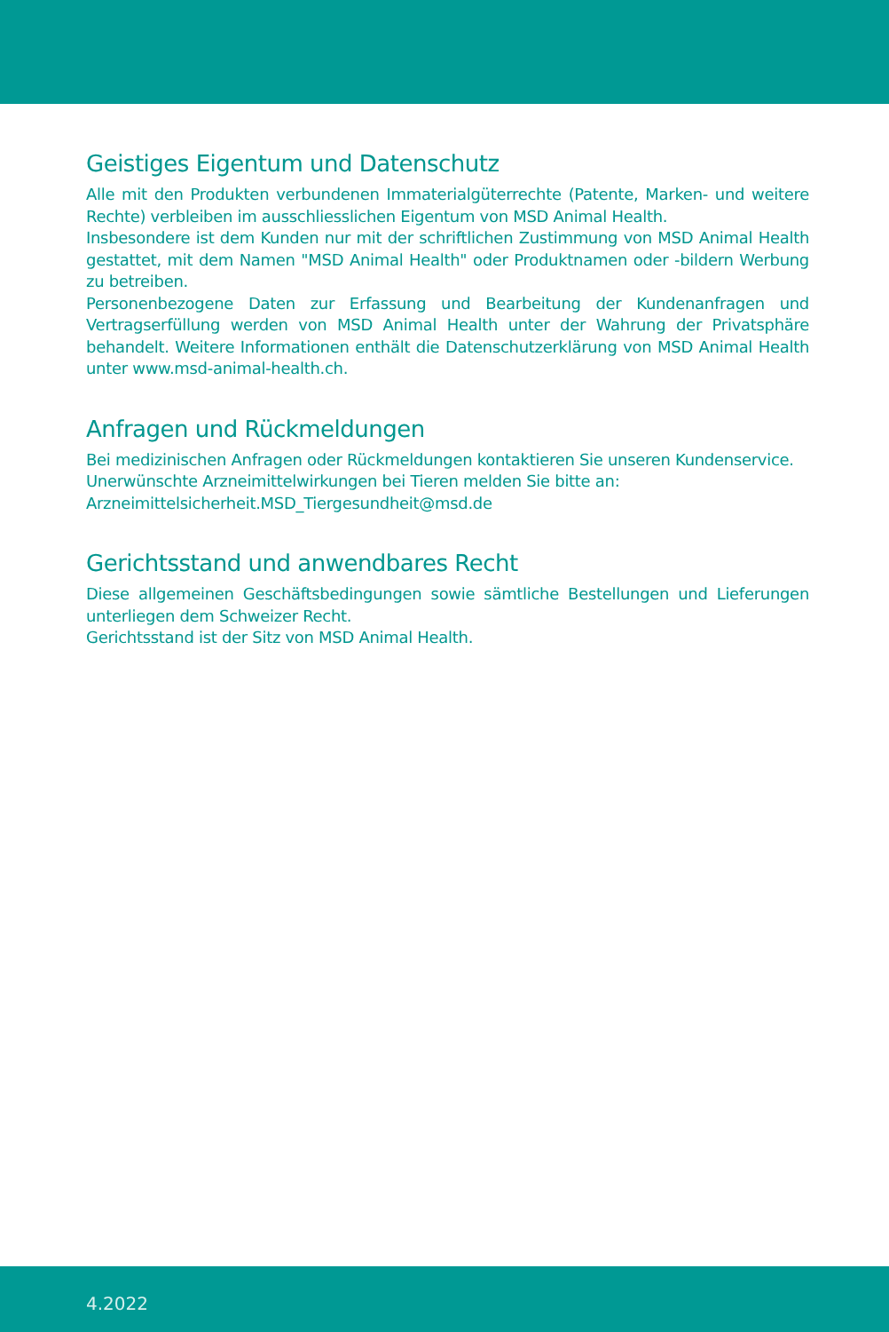Geistiges Eigentum und Datenschutz
Alle mit den Produkten verbundenen Immaterialgüterrechte (Patente, Marken- und weitere Rechte) verbleiben im ausschliesslichen Eigentum von MSD Animal Health.
Insbesondere ist dem Kunden nur mit der schriftlichen Zustimmung von MSD Animal Health gestattet, mit dem Namen "MSD Animal Health" oder Produktnamen oder -bildern Werbung zu betreiben.
Personenbezogene Daten zur Erfassung und Bearbeitung der Kundenanfragen und Vertragserfüllung werden von MSD Animal Health unter der Wahrung der Privatsphäre behandelt. Weitere Informationen enthält die Datenschutzerklärung von MSD Animal Health unter www.msd-animal-health.ch.
Anfragen und Rückmeldungen
Bei medizinischen Anfragen oder Rückmeldungen kontaktieren Sie unseren Kundenservice.
Unerwünschte Arzneimittelwirkungen bei Tieren melden Sie bitte an:
Arzneimittelsicherheit.MSD_Tiergesundheit@msd.de
Gerichtsstand und anwendbares Recht
Diese allgemeinen Geschäftsbedingungen sowie sämtliche Bestellungen und Lieferungen unterliegen dem Schweizer Recht.
Gerichtsstand ist der Sitz von MSD Animal Health.
4.2022